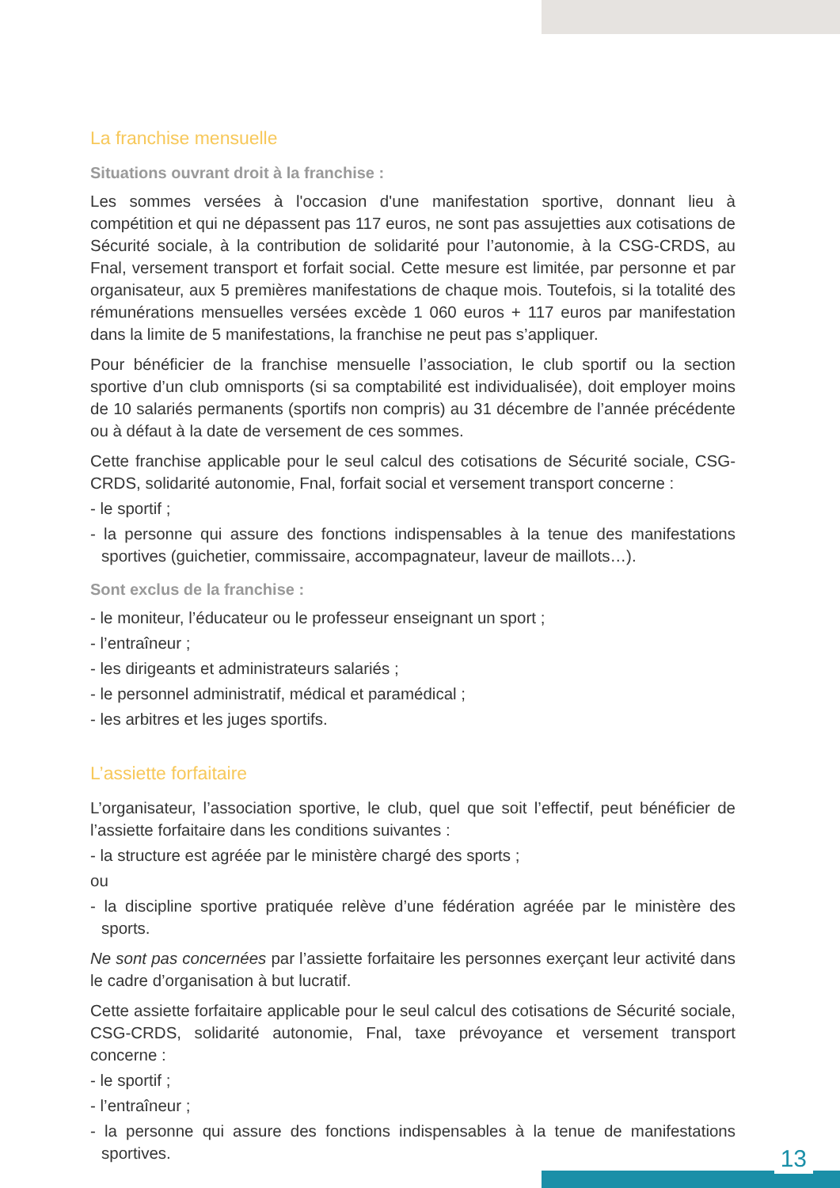La franchise mensuelle
Situations ouvrant droit à la franchise :
Les sommes versées à l'occasion d'une manifestation sportive, donnant lieu à compétition et qui ne dépassent pas 117 euros, ne sont pas assujetties aux cotisations de Sécurité sociale, à la contribution de solidarité pour l’autonomie, à la CSG-CRDS, au Fnal, versement transport et forfait social. Cette mesure est limitée, par personne et par organisateur, aux 5 premières manifestations de chaque mois. Toutefois, si la totalité des rémunérations mensuelles versées excède 1 060 euros + 117 euros par manifestation dans la limite de 5 manifestations, la franchise ne peut pas s’appliquer.
Pour bénéficier de la franchise mensuelle l’association, le club sportif ou la section sportive d’un club omnisports (si sa comptabilité est individualisée), doit employer moins de 10 salariés permanents (sportifs non compris) au 31 décembre de l’année précédente ou à défaut à la date de versement de ces sommes.
Cette franchise applicable pour le seul calcul des cotisations de Sécurité sociale, CSG-CRDS, solidarité autonomie, Fnal, forfait social et versement transport concerne :
- le sportif ;
- la personne qui assure des fonctions indispensables à la tenue des manifestations sportives (guichetier, commissaire, accompagnateur, laveur de maillots…).
Sont exclus de la franchise :
- le moniteur, l’éducateur ou le professeur enseignant un sport ;
- l’entraîneur ;
- les dirigeants et administrateurs salariés ;
- le personnel administratif, médical et paramédical ;
- les arbitres et les juges sportifs.
L’assiette forfaitaire
L’organisateur, l’association sportive, le club, quel que soit l’effectif, peut bénéficier de l’assiette forfaitaire dans les conditions suivantes :
- la structure est agréée par le ministère chargé des sports ;
ou
- la discipline sportive pratiquée relève d’une fédération agréée par le ministère des sports.
Ne sont pas concernées par l’assiette forfaitaire les personnes exerçant leur activité dans le cadre d’organisation à but lucratif.
Cette assiette forfaitaire applicable pour le seul calcul des cotisations de Sécurité sociale, CSG-CRDS, solidarité autonomie, Fnal, taxe prévoyance et versement transport concerne :
- le sportif ;
- l’entraîneur ;
- la personne qui assure des fonctions indispensables à la tenue de manifestations sportives.
13